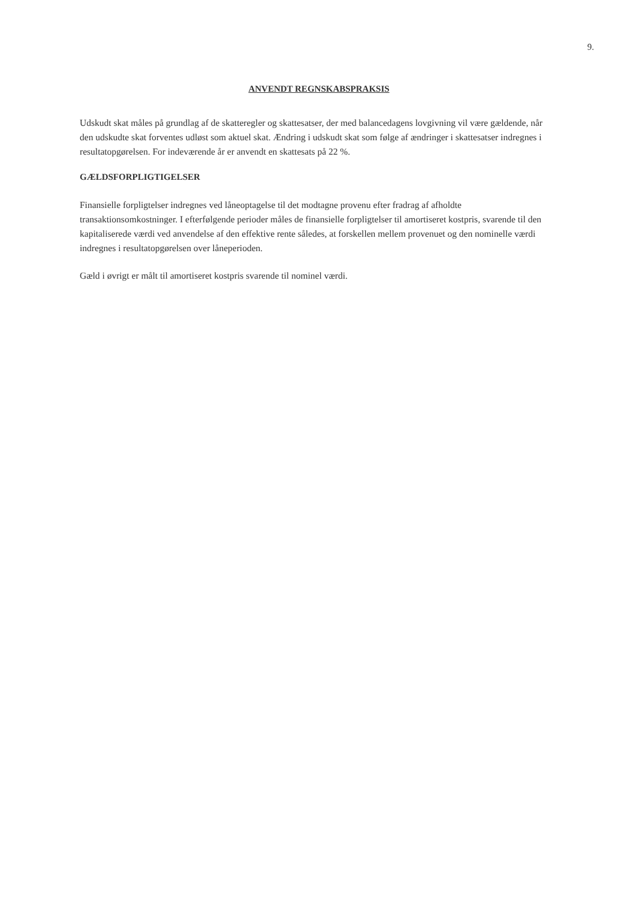9.
ANVENDT REGNSKABSPRAKSIS
Udskudt skat måles på grundlag af de skatteregler og skattesatser, der med balancedagens lovgivning vil være gældende, når den udskudte skat forventes udløst som aktuel skat. Ændring i udskudt skat som følge af ændringer i skattesatser indregnes i resultatopgørelsen. For indeværende år er anvendt en skattesats på 22 %.
GÆLDSFORPLIGTIGELSER
Finansielle forpligtelser indregnes ved låneoptagelse til det modtagne provenu efter fradrag af afholdte transaktionsomkostninger. I efterfølgende perioder måles de finansielle forpligtelser til amortiseret kostpris, svarende til den kapitaliserede værdi ved anvendelse af den effektive rente således, at forskellen mellem provenuet og den nominelle værdi indregnes i resultatopgørelsen over låneperioden.
Gæld i øvrigt er målt til amortiseret kostpris svarende til nominel værdi.